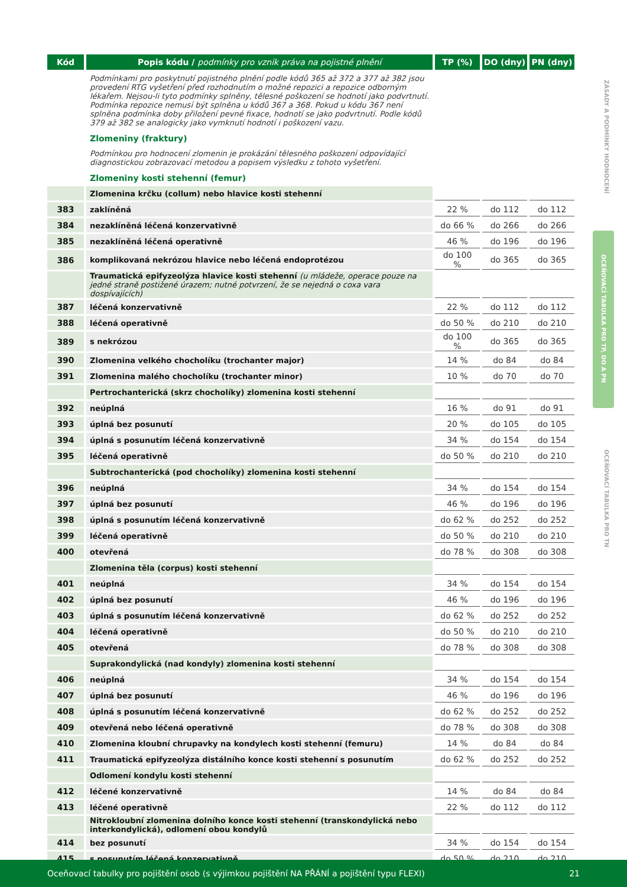| Kód | Popis kódu / podmínky pro vznik práva na pojistné plnění | TP (%) | DO (dny) | PN (dny) |
| --- | --- | --- | --- | --- |
| | Podmínkami pro poskytnutí pojistného plnění podle kódů 365 až 372 a 377 až 382 jsou provedení RTG vyšetření před rozhodnutím o možné repozici a repozice odborným lékařem. Nejsou-li tyto podmínky splněny, tělesné poškození se hodnotí jako podvrtnutí. Podmínka repozice nemusí být splněna u kódů 367 a 368. Pokud u kódu 367 není splněna podmínka doby přiložení pevné fixace, hodnotí se jako podvrtnutí. Podle kódů 379 až 382 se analogicky jako vymknutí hodnotí i poškození vazu. | | | |
| | Zlomeniny (fraktury) | | | |
| | Podmínkou pro hodnocení zlomenin je prokázání tělesného poškození odpovídající diagnostickou zobrazovací metodou a popisem výsledku z tohoto vyšetření. | | | |
| | Zlomeniny kosti stehenní (femur) | | | |
| | Zlomenina krčku (collum) nebo hlavice kosti stehenní | | | |
| 383 | zaklíněná | 22 % | do 112 | do 112 |
| 384 | nezaklíněná léčená konzervativně | do 66 % | do 266 | do 266 |
| 385 | nezaklíněná léčená operativně | 46 % | do 196 | do 196 |
| 386 | komplikovaná nekrózou hlavice nebo léčená endoprotézou | do 100 % | do 365 | do 365 |
| | Traumatická epifyzeolýza hlavice kosti stehenní (u mládeže, operace pouze na jedné straně postižené úrazem; nutné potvrzení, že se nejedná o coxa vara dospívajících) | | | |
| 387 | léčená konzervativně | 22 % | do 112 | do 112 |
| 388 | léčená operativně | do 50 % | do 210 | do 210 |
| 389 | s nekrózou | do 100 % | do 365 | do 365 |
| 390 | Zlomenina velkého chocholíku (trochanter major) | 14 % | do 84 | do 84 |
| 391 | Zlomenina malého chocholíku (trochanter minor) | 10 % | do 70 | do 70 |
| | Pertrochanterická (skrz chocholíky) zlomenina kosti stehenní | | | |
| 392 | neúplná | 16 % | do 91 | do 91 |
| 393 | úplná bez posunutí | 20 % | do 105 | do 105 |
| 394 | úplná s posunutím léčená konzervativně | 34 % | do 154 | do 154 |
| 395 | léčená operativně | do 50 % | do 210 | do 210 |
| | Subtrochanterická (pod chocholíky) zlomenina kosti stehenní | | | |
| 396 | neúplná | 34 % | do 154 | do 154 |
| 397 | úplná bez posunutí | 46 % | do 196 | do 196 |
| 398 | úplná s posunutím léčená konzervativně | do 62 % | do 252 | do 252 |
| 399 | léčená operativně | do 50 % | do 210 | do 210 |
| 400 | otevřená | do 78 % | do 308 | do 308 |
| | Zlomenina těla (corpus) kosti stehenní | | | |
| 401 | neúplná | 34 % | do 154 | do 154 |
| 402 | úplná bez posunutí | 46 % | do 196 | do 196 |
| 403 | úplná s posunutím léčená konzervativně | do 62 % | do 252 | do 252 |
| 404 | léčená operativně | do 50 % | do 210 | do 210 |
| 405 | otevřená | do 78 % | do 308 | do 308 |
| | Suprakondylická (nad kondyly) zlomenina kosti stehenní | | | |
| 406 | neúplná | 34 % | do 154 | do 154 |
| 407 | úplná bez posunutí | 46 % | do 196 | do 196 |
| 408 | úplná s posunutím léčená konzervativně | do 62 % | do 252 | do 252 |
| 409 | otevřená nebo léčená operativně | do 78 % | do 308 | do 308 |
| 410 | Zlomenina kloubní chrupavky na kondylech kosti stehenní (femuru) | 14 % | do 84 | do 84 |
| 411 | Traumatická epifyzeolýza distálního konce kosti stehenní s posunutím | do 62 % | do 252 | do 252 |
| | Odlomení kondylu kosti stehenní | | | |
| 412 | léčené konzervativně | 14 % | do 84 | do 84 |
| 413 | léčené operativně | 22 % | do 112 | do 112 |
| | Nitrokloubní zlomenina dolního konce kosti stehenní (transkondylická nebo interkondylická), odlomení obou kondylů | | | |
| 414 | bez posunutí | 34 % | do 154 | do 154 |
| 415 | s posunutím léčená konzervativně | do 50 % | do 210 | do 210 |
ZÁSADY A PODMÍNKY HODNOCENÍ
OCEŇOVACÍ TABULKA PRO TP, DO A PN
OCEŇOVACÍ TABULKA PRO TN
Oceňovací tabulky pro pojištění osob (s výjimkou pojištění NA PŘÁNÍ a pojištění typu FLEXI) 21